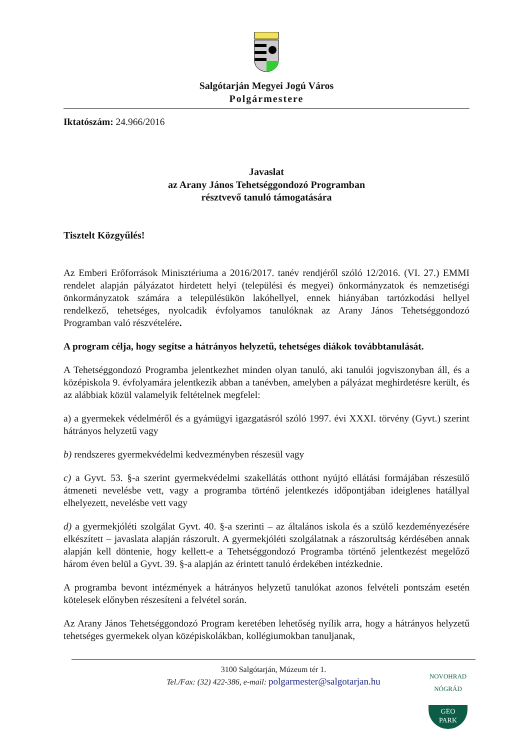Salgótarján Megyei Jogú Város
Polgármestere
Iktatószám: 24.966/2016
Javaslat
az Arany János Tehetséggondozó Programban
résztvevő tanuló támogatására
Tisztelt Közgyűlés!
Az Emberi Erőforrások Minisztériuma a 2016/2017. tanév rendjéről szóló 12/2016. (VI. 27.) EMMI rendelet alapján pályázatot hirdetett helyi (települési és megyei) önkormányzatok és nemzetiségi önkormányzatok számára a településükön lakóhellyel, ennek hiányában tartózkodási hellyel rendelkező, tehetséges, nyolcadik évfolyamos tanulóknak az Arany János Tehetséggondozó Programban való részvételére.
A program célja, hogy segítse a hátrányos helyzetű, tehetséges diákok továbbtanulását.
A Tehetséggondozó Programba jelentkezhet minden olyan tanuló, aki tanulói jogviszonyban áll, és a középiskola 9. évfolyamára jelentkezik abban a tanévben, amelyben a pályázat meghirdetésre került, és az alábbiak közül valamelyik feltételnek megfelel:
a) a gyermekek védelméről és a gyámügyi igazgatásról szóló 1997. évi XXXI. törvény (Gyvt.) szerint hátrányos helyzetű vagy
b) rendszeres gyermekvédelmi kedvezményben részesül vagy
c) a Gyvt. 53. §-a szerint gyermekvédelmi szakellátás otthont nyújtó ellátási formájában részesülő átmeneti nevelésbe vett, vagy a programba történő jelentkezés időpontjában ideiglenes hatállyal elhelyezett, nevelésbe vett vagy
d) a gyermekjóléti szolgálat Gyvt. 40. §-a szerinti – az általános iskola és a szülő kezdeményezésére elkészített – javaslata alapján rászorult. A gyermekjóléti szolgálatnak a rászorultság kérdésében annak alapján kell döntenie, hogy kellett-e a Tehetséggondozó Programba történő jelentkezést megelőző három éven belül a Gyvt. 39. §-a alapján az érintett tanuló érdekében intézkednie.
A programba bevont intézmények a hátrányos helyzetű tanulókat azonos felvételi pontszám esetén kötelesek előnyben részesíteni a felvétel során.
Az Arany János Tehetséggondozó Program keretében lehetőség nyílik arra, hogy a hátrányos helyzetű tehetséges gyermekek olyan középiskolákban, kollégiumokban tanuljanak,
3100 Salgótarján, Múzeum tér 1.
Tel./Fax: (32) 422-386, e-mail: polgarmester@salgotarjan.hu
NOVOHRAD NÓGRÁD
GEO
PARK